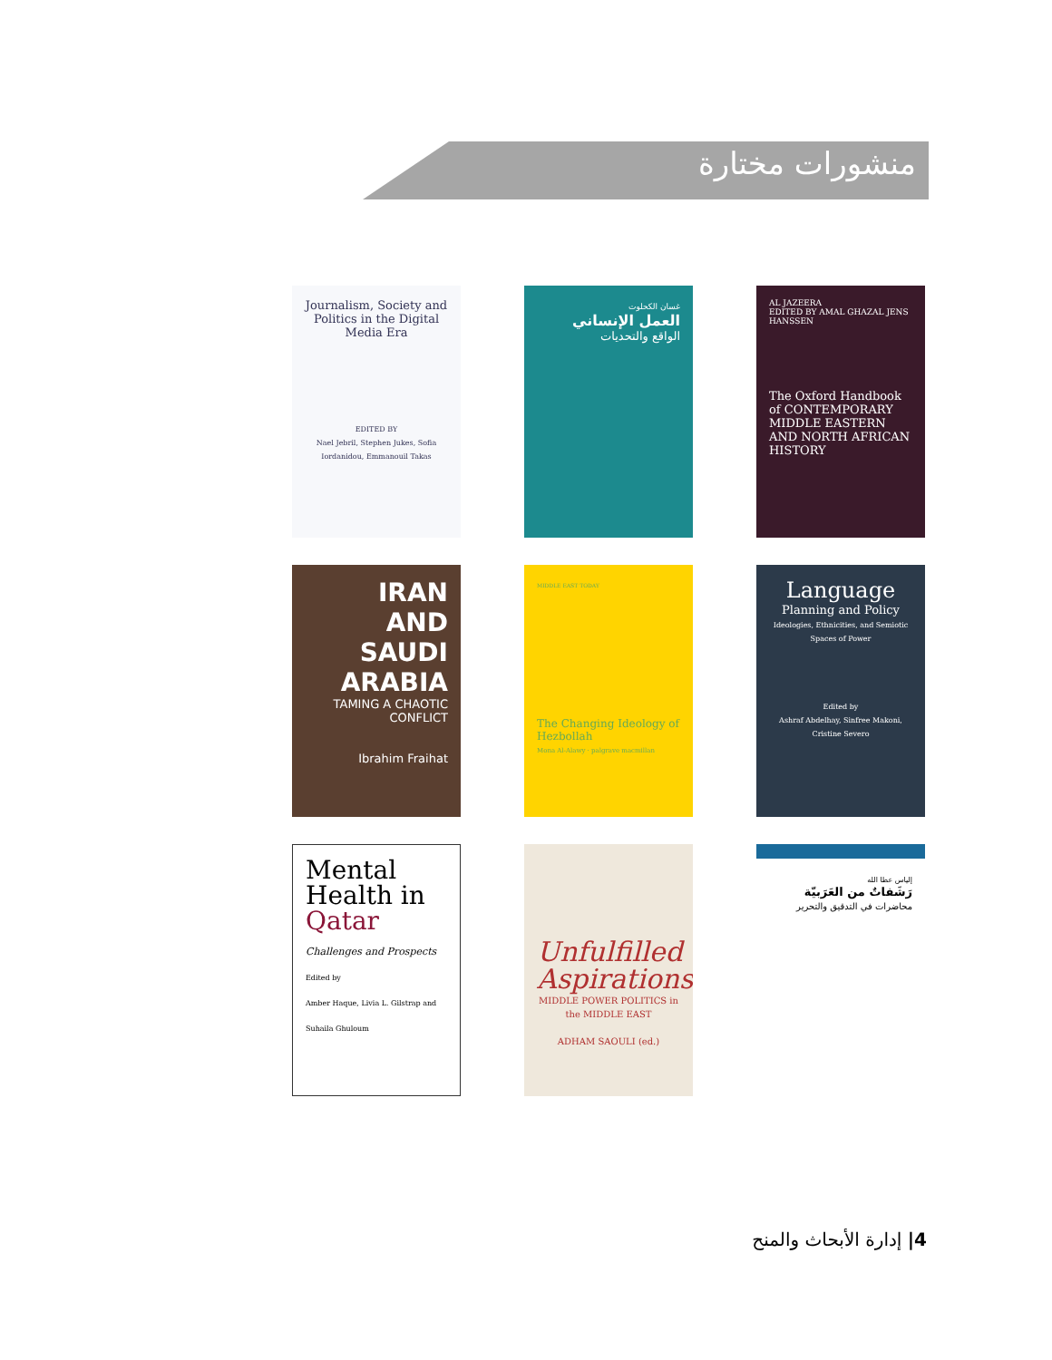منشورات مختارة
Journalism, Society and Politics in the Digital Media Era
EDITED BY
Nael Jebril, Stephen Jukes, Sofia Iordanidou, Emmanouil Takas
غسان الكحلوت
العمل الإنساني
الواقع والتحديات
AL JAZEERA
EDITED BY AMAL GHAZAL JENS HANSSEN
The Oxford Handbook of CONTEMPORARY MIDDLE EASTERN AND NORTH AFRICAN HISTORY
IRAN
AND
SAUDI
ARABIA
TAMING A CHAOTIC CONFLICT
Ibrahim Fraihat
MIDDLE EAST TODAY
The Changing Ideology of Hezbollah
Mona Al-Alawy · palgrave macmillan
Language
Planning and Policy
Ideologies, Ethnicities, and Semiotic Spaces of Power
Edited by
Ashraf Abdelhay, Sinfree Makoni, Cristine Severo
Mental Health in Qatar
Challenges and Prospects
Edited by
Amber Haque, Livia L. Gilstrap and Suhaila Ghuloum
Unfulfilled Aspirations
MIDDLE POWER POLITICS in the MIDDLE EAST
ADHAM SAOULI (ed.)
إلياس عطا الله
رَشَفاتٌ من العَرَبيّة
محاضرات في التدقيق والتحرير
4| إدارة الأبحاث والمنح